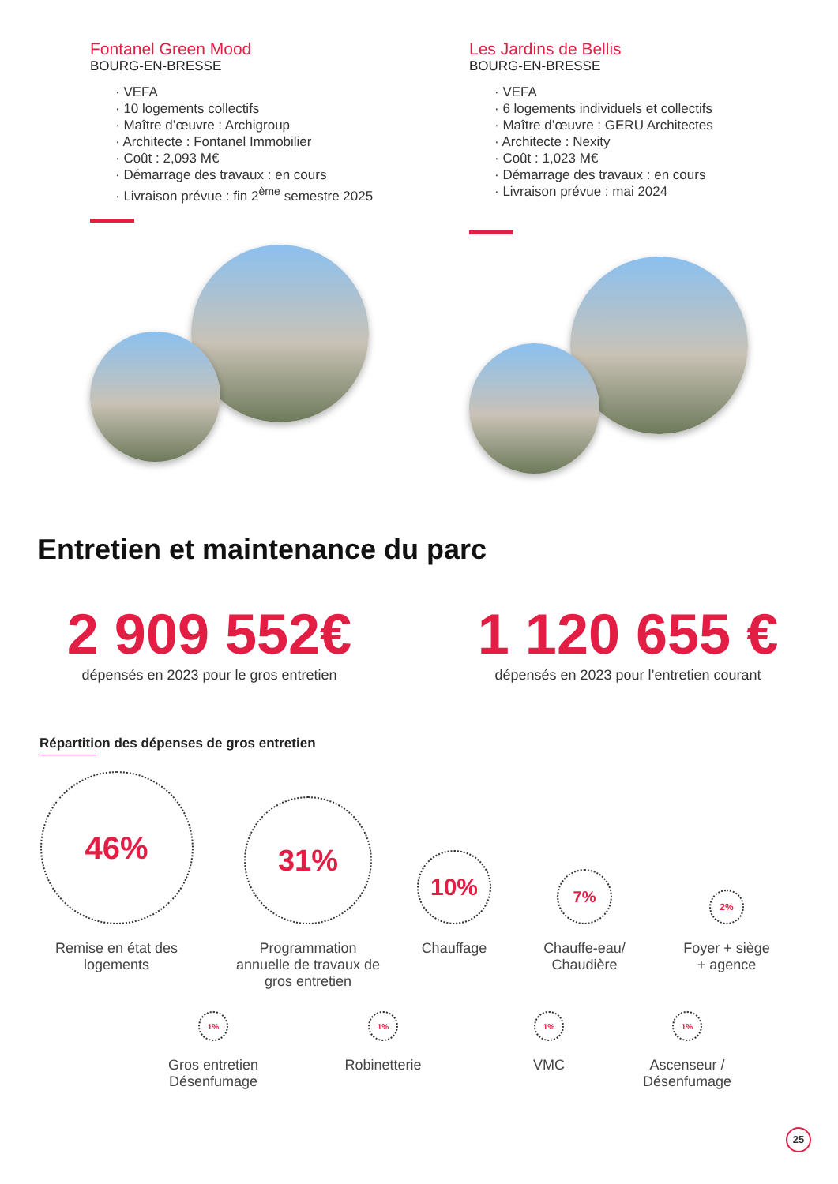Fontanel Green Mood
BOURG-EN-BRESSE
· VEFA
· 10 logements collectifs
· Maître d’œuvre : Archigroup
· Architecte : Fontanel Immobilier
· Coût : 2,093 M€
· Démarrage des travaux : en cours
· Livraison prévue : fin 2<sup>ème</sup> semestre 2025
Les Jardins de Bellis
BOURG-EN-BRESSE
· VEFA
· 6 logements individuels et collectifs
· Maître d’œuvre : GERU Architectes
· Architecte : Nexity
· Coût : 1,023 M€
· Démarrage des travaux : en cours
· Livraison prévue : mai 2024
Entretien et maintenance du parc
2 909 552€
dépensés en 2023 pour le gros entretien
1 120 655 €
dépensés en 2023 pour l’entretien courant
Répartition des dépenses de gros entretien
46%
Remise en état des
logements
31%
Programmation annuelle de travaux de gros entretien
10%
Chauffage
7%
Chauffe-eau/
Chaudière
2%
Foyer + siège
+ agence
1%
Gros entretien
Désenfumage
1%
Robinetterie
1%
VMC
1%
Ascenseur /
Désenfumage
25